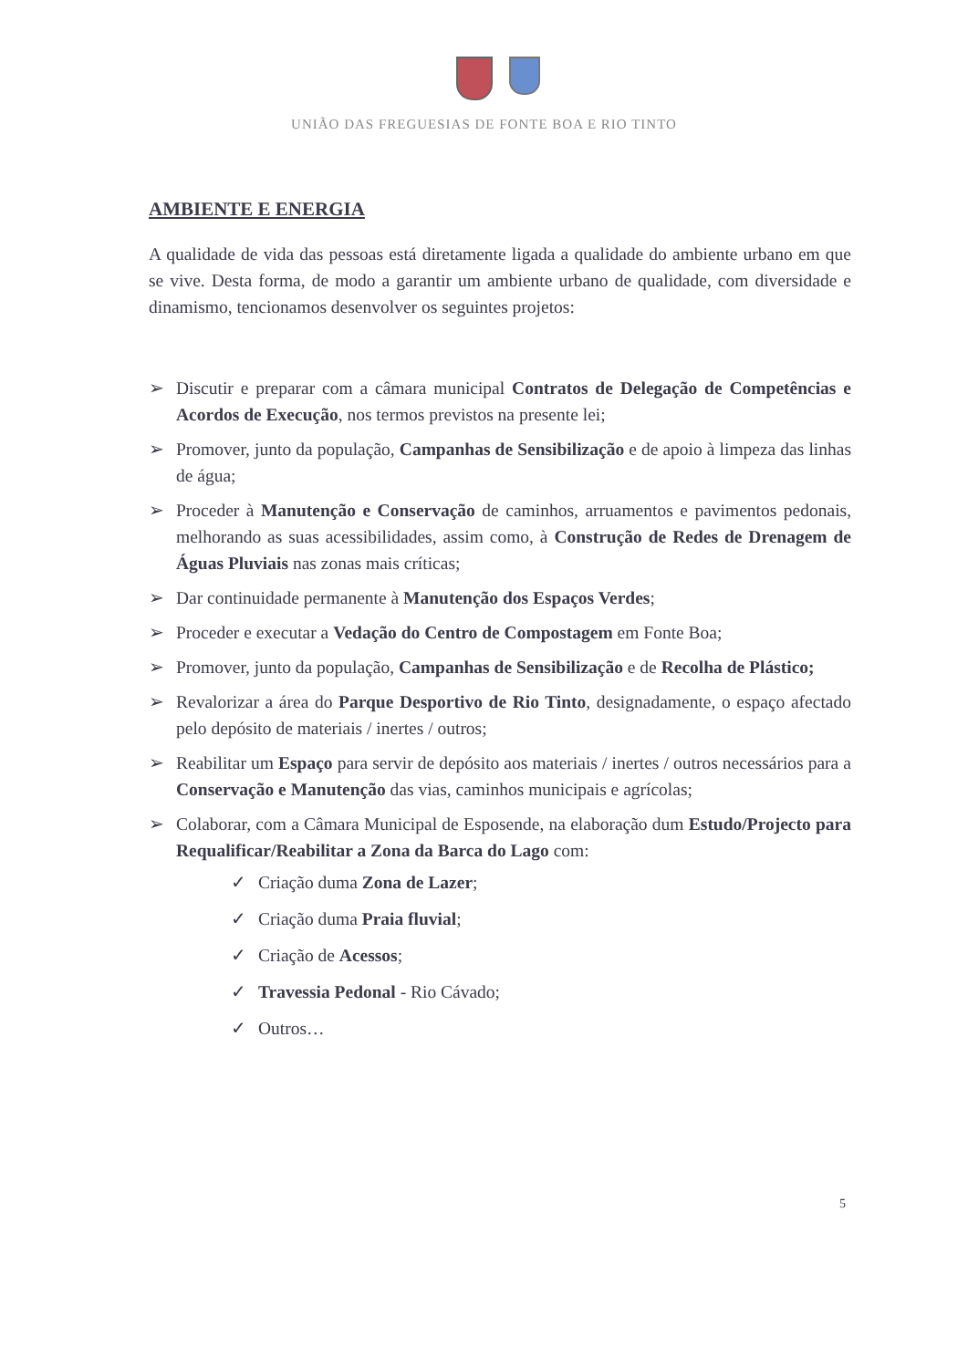UNIÃO DAS FREGUESIAS DE FONTE BOA E RIO TINTO
AMBIENTE E ENERGIA
A qualidade de vida das pessoas está diretamente ligada a qualidade do ambiente urbano em que se vive. Desta forma, de modo a garantir um ambiente urbano de qualidade, com diversidade e dinamismo, tencionamos desenvolver os seguintes projetos:
➢ Discutir e preparar com a câmara municipal Contratos de Delegação de Competências e Acordos de Execução, nos termos previstos na presente lei;
➢ Promover, junto da população, Campanhas de Sensibilização e de apoio à limpeza das linhas de água;
➢ Proceder à Manutenção e Conservação de caminhos, arruamentos e pavimentos pedonais, melhorando as suas acessibilidades, assim como, à Construção de Redes de Drenagem de Águas Pluviais nas zonas mais críticas;
➢ Dar continuidade permanente à Manutenção dos Espaços Verdes;
➢ Proceder e executar a Vedação do Centro de Compostagem em Fonte Boa;
➢ Promover, junto da população, Campanhas de Sensibilização e de Recolha de Plástico;
➢ Revalorizar a área do Parque Desportivo de Rio Tinto, designadamente, o espaço afectado pelo depósito de materiais / inertes / outros;
➢ Reabilitar um Espaço para servir de depósito aos materiais / inertes / outros necessários para a Conservação e Manutenção das vias, caminhos municipais e agrícolas;
➢ Colaborar, com a Câmara Municipal de Esposende, na elaboração dum Estudo/Projecto para Requalificar/Reabilitar a Zona da Barca do Lago com:
✓ Criação duma Zona de Lazer;
✓ Criação duma Praia fluvial;
✓ Criação de Acessos;
✓ Travessia Pedonal - Rio Cávado;
✓ Outros…
5